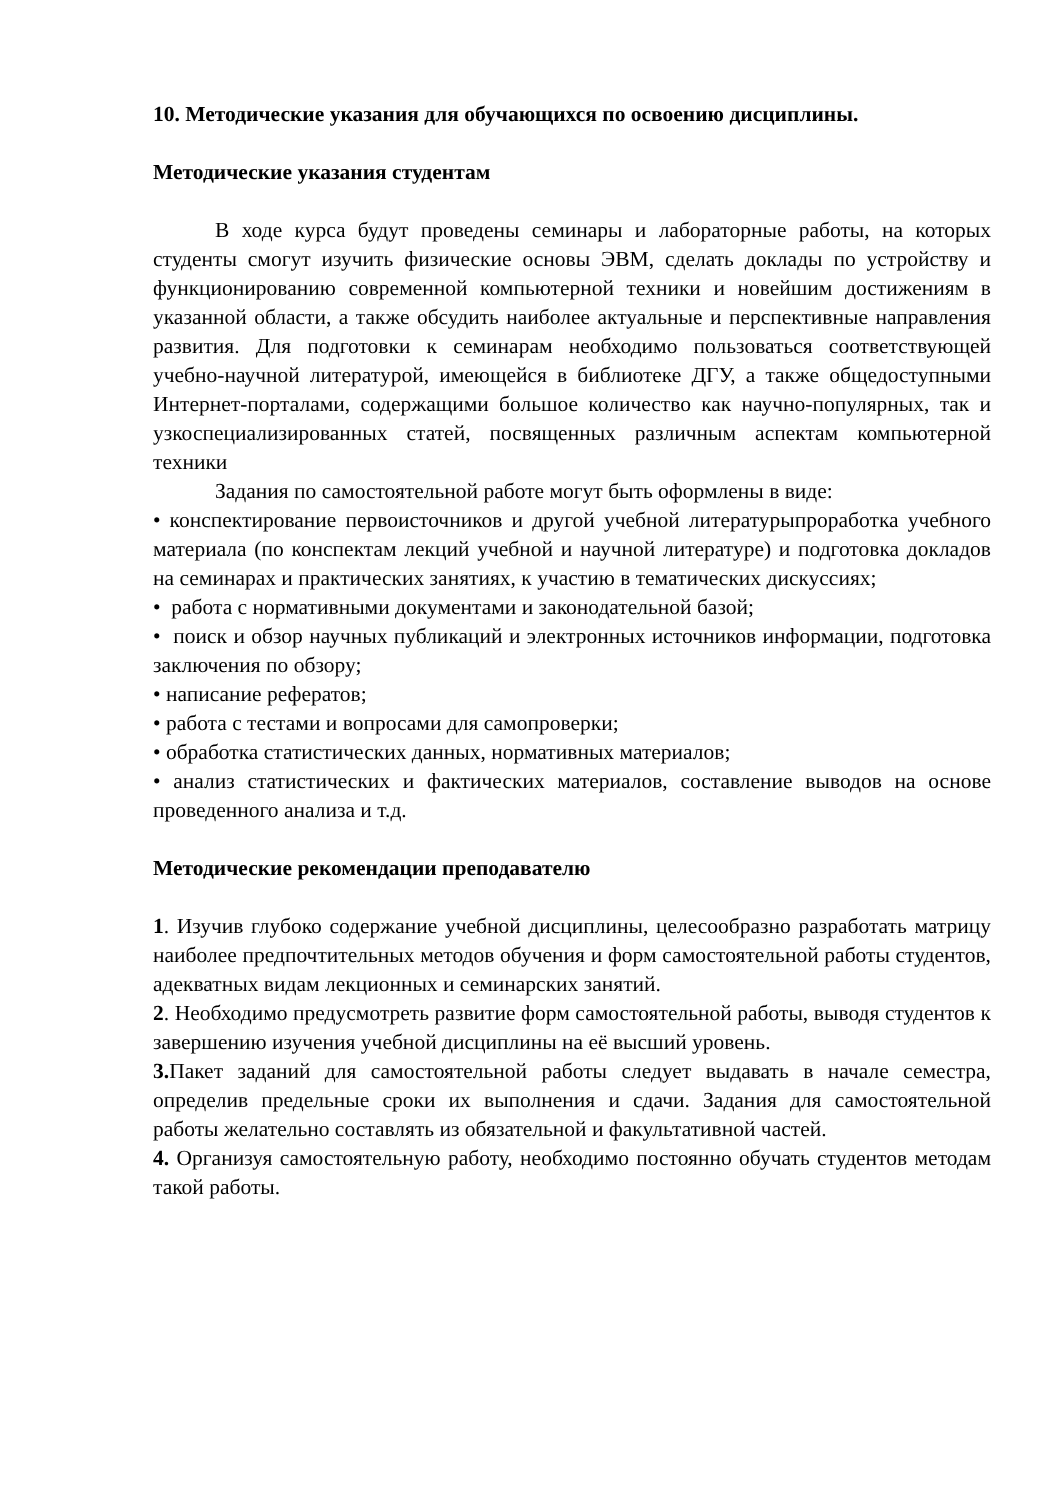10. Методические указания для обучающихся по освоению дисциплины.
Методические указания студентам
В ходе курса будут проведены семинары и лабораторные работы, на которых студенты смогут изучить физические основы ЭВМ, сделать доклады по устройству и функционированию современной компьютерной техники и новейшим достижениям в указанной области, а также обсудить наиболее актуальные и перспективные направления развития. Для подготовки к семинарам необходимо пользоваться соответствующей учебно-научной литературой, имеющейся в библиотеке ДГУ, а также общедоступными Интернет-порталами, содержащими большое количество как научно-популярных, так и узкоспециализированных статей, посвященных различным аспектам компьютерной техники
Задания по самостоятельной работе могут быть оформлены в виде:
• конспектирование первоисточников и другой учебной литературыпроработка учебного материала (по конспектам лекций учебной и научной литературе) и подготовка докладов на семинарах и практических занятиях, к участию в тематических дискуссиях;
• работа с нормативными документами и законодательной базой;
• поиск и обзор научных публикаций и электронных источников информации, подготовка заключения по обзору;
• написание рефератов;
• работа с тестами и вопросами для самопроверки;
• обработка статистических данных, нормативных материалов;
• анализ статистических и фактических материалов, составление выводов на основе проведенного анализа и т.д.
Методические рекомендации преподавателю
1. Изучив глубоко содержание учебной дисциплины, целесообразно разработать матрицу наиболее предпочтительных методов обучения и форм самостоятельной работы студентов, адекватных видам лекционных и семинарских занятий.
2. Необходимо предусмотреть развитие форм самостоятельной работы, выводя студентов к завершению изучения учебной дисциплины на её высший уровень.
3. Пакет заданий для самостоятельной работы следует выдавать в начале семестра, определив предельные сроки их выполнения и сдачи. Задания для самостоятельной работы желательно составлять из обязательной и факультативной частей.
4. Организуя самостоятельную работу, необходимо постоянно обучать студентов методам такой работы.